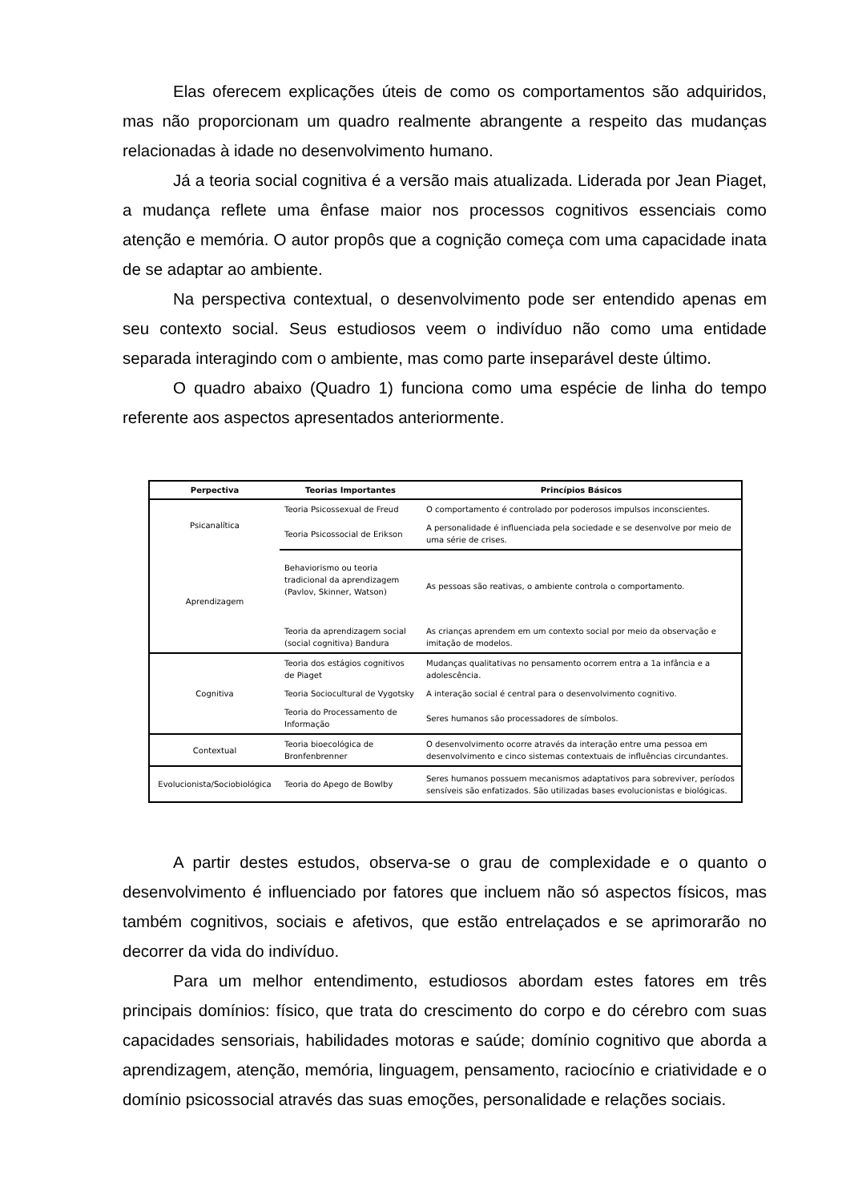Elas oferecem explicações úteis de como os comportamentos são adquiridos, mas não proporcionam um quadro realmente abrangente a respeito das mudanças relacionadas à idade no desenvolvimento humano.
Já a teoria social cognitiva é a versão mais atualizada. Liderada por Jean Piaget, a mudança reflete uma ênfase maior nos processos cognitivos essenciais como atenção e memória. O autor propôs que a cognição começa com uma capacidade inata de se adaptar ao ambiente.
Na perspectiva contextual, o desenvolvimento pode ser entendido apenas em seu contexto social. Seus estudiosos veem o indivíduo não como uma entidade separada interagindo com o ambiente, mas como parte inseparável deste último.
O quadro abaixo (Quadro 1) funciona como uma espécie de linha do tempo referente aos aspectos apresentados anteriormente.
| Perpectiva | Teorias Importantes | Princípios Básicos |
| --- | --- | --- |
| Psicanalítica | Teoria Psicossexual de Freud | O comportamento é controlado por poderosos impulsos inconscientes. |
| | Teoria Psicossocial de Erikson | A personalidade é influenciada pela sociedade e se desenvolve por meio de uma série de crises. |
| Aprendizagem | Behaviorismo ou teoria tradicional da aprendizagem (Pavlov, Skinner, Watson) | As pessoas são reativas, o ambiente controla o comportamento. |
| | Teoria da aprendizagem social (social cognitiva) Bandura | As crianças aprendem em um contexto social por meio da observação e imitação de modelos. |
| Cognitiva | Teoria dos estágios cognitivos de Piaget | Mudanças qualitativas no pensamento ocorrem entra a 1a infância e a adolescência. |
| | Teoria Sociocultural de Vygotsky | A interação social é central para o desenvolvimento cognitivo. |
| | Teoria do Processamento de Informação | Seres humanos são processadores de símbolos. |
| Contextual | Teoria bioecológica de Bronfenbrenner | O desenvolvimento ocorre através da interação entre uma pessoa em desenvolvimento e cinco sistemas contextuais de influências circundantes. |
| Evolucionista/Sociobiológica | Teoria do Apego de Bowlby | Seres humanos possuem mecanismos adaptativos para sobreviver, períodos sensíveis são enfatizados. São utilizadas bases evolucionistas e biológicas. |
A partir destes estudos, observa-se o grau de complexidade e o quanto o desenvolvimento é influenciado por fatores que incluem não só aspectos físicos, mas também cognitivos, sociais e afetivos, que estão entrelaçados e se aprimorarão no decorrer da vida do indivíduo.
Para um melhor entendimento, estudiosos abordam estes fatores em três principais domínios: físico, que trata do crescimento do corpo e do cérebro com suas capacidades sensoriais, habilidades motoras e saúde; domínio cognitivo que aborda a aprendizagem, atenção, memória, linguagem, pensamento, raciocínio e criatividade e o domínio psicossocial através das suas emoções, personalidade e relações sociais.